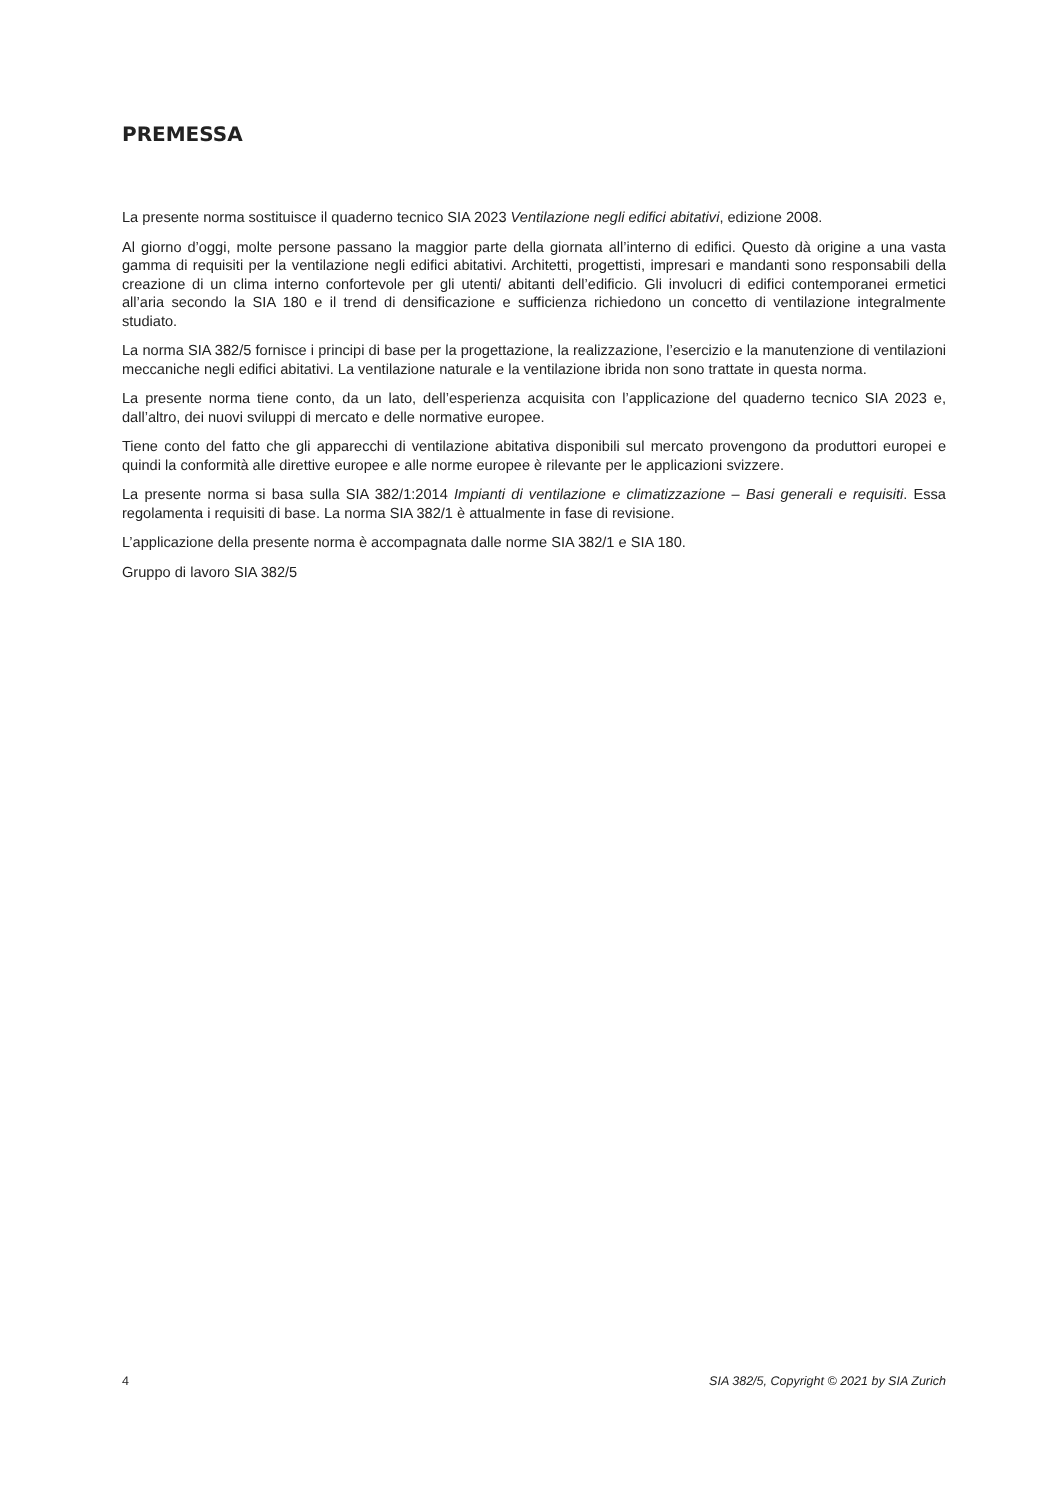PREMESSA
La presente norma sostituisce il quaderno tecnico SIA 2023 Ventilazione negli edifici abitativi, edizione 2008.
Al giorno d’oggi, molte persone passano la maggior parte della giornata all’interno di edifici. Questo dà origine a una vasta gamma di requisiti per la ventilazione negli edifici abitativi. Architetti, progettisti, impresari e mandanti sono responsabili della creazione di un clima interno confortevole per gli utenti/ abitanti dell’edificio. Gli involucri di edifici contemporanei ermetici all’aria secondo la SIA 180 e il trend di densificazione e sufficienza richiedono un concetto di ventilazione integralmente studiato.
La norma SIA 382/5 fornisce i principi di base per la progettazione, la realizzazione, l’esercizio e la manutenzione di ventilazioni meccaniche negli edifici abitativi. La ventilazione naturale e la ventilazione ibrida non sono trattate in questa norma.
La presente norma tiene conto, da un lato, dell’esperienza acquisita con l’applicazione del quaderno tecnico SIA 2023 e, dall’altro, dei nuovi sviluppi di mercato e delle normative europee.
Tiene conto del fatto che gli apparecchi di ventilazione abitativa disponibili sul mercato provengono da produttori europei e quindi la conformità alle direttive europee e alle norme europee è rilevante per le applicazioni svizzere.
La presente norma si basa sulla SIA 382/1:2014 Impianti di ventilazione e climatizzazione – Basi generali e requisiti. Essa regolamenta i requisiti di base. La norma SIA 382/1 è attualmente in fase di revisione.
L’applicazione della presente norma è accompagnata dalle norme SIA 382/1 e SIA 180.
Gruppo di lavoro SIA 382/5
4 SIA 382/5, Copyright © 2021 by SIA Zurich